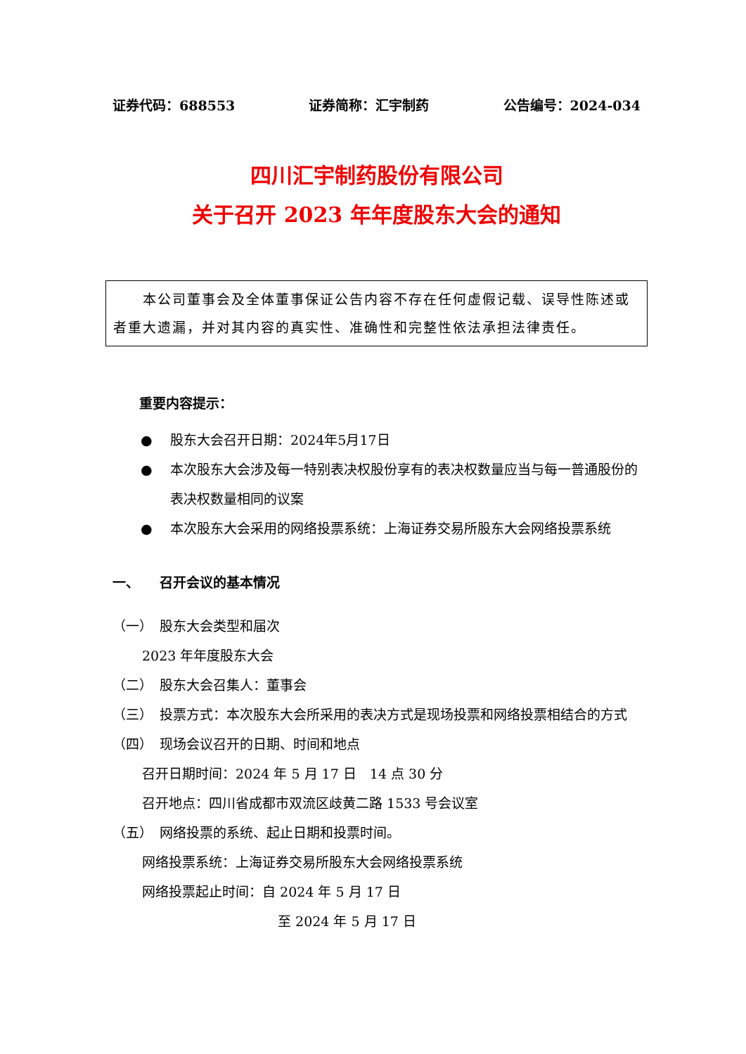证券代码：688553 证券简称：汇宇制药 公告编号：2024-034
四川汇宇制药股份有限公司
关于召开 2023 年年度股东大会的通知
　　本公司董事会及全体董事保证公告内容不存在任何虚假记载、误导性陈述或者重大遗漏，并对其内容的真实性、准确性和完整性依法承担法律责任。
重要内容提示：
● 股东大会召开日期：2024年5月17日
● 本次股东大会涉及每一特别表决权股份享有的表决权数量应当与每一普通股份的表决权数量相同的议案
● 本次股东大会采用的网络投票系统：上海证券交易所股东大会网络投票系统
一、　　召开会议的基本情况
（一）　股东大会类型和届次
2023 年年度股东大会
（二）　股东大会召集人：董事会
（三）　投票方式：本次股东大会所采用的表决方式是现场投票和网络投票相结合的方式
（四）　现场会议召开的日期、时间和地点
召开日期时间：2024 年 5 月 17 日　14 点 30 分
召开地点：四川省成都市双流区歧黄二路 1533 号会议室
（五）　网络投票的系统、起止日期和投票时间。
网络投票系统：上海证券交易所股东大会网络投票系统
网络投票起止时间：自 2024 年 5 月 17 日
至 2024 年 5 月 17 日